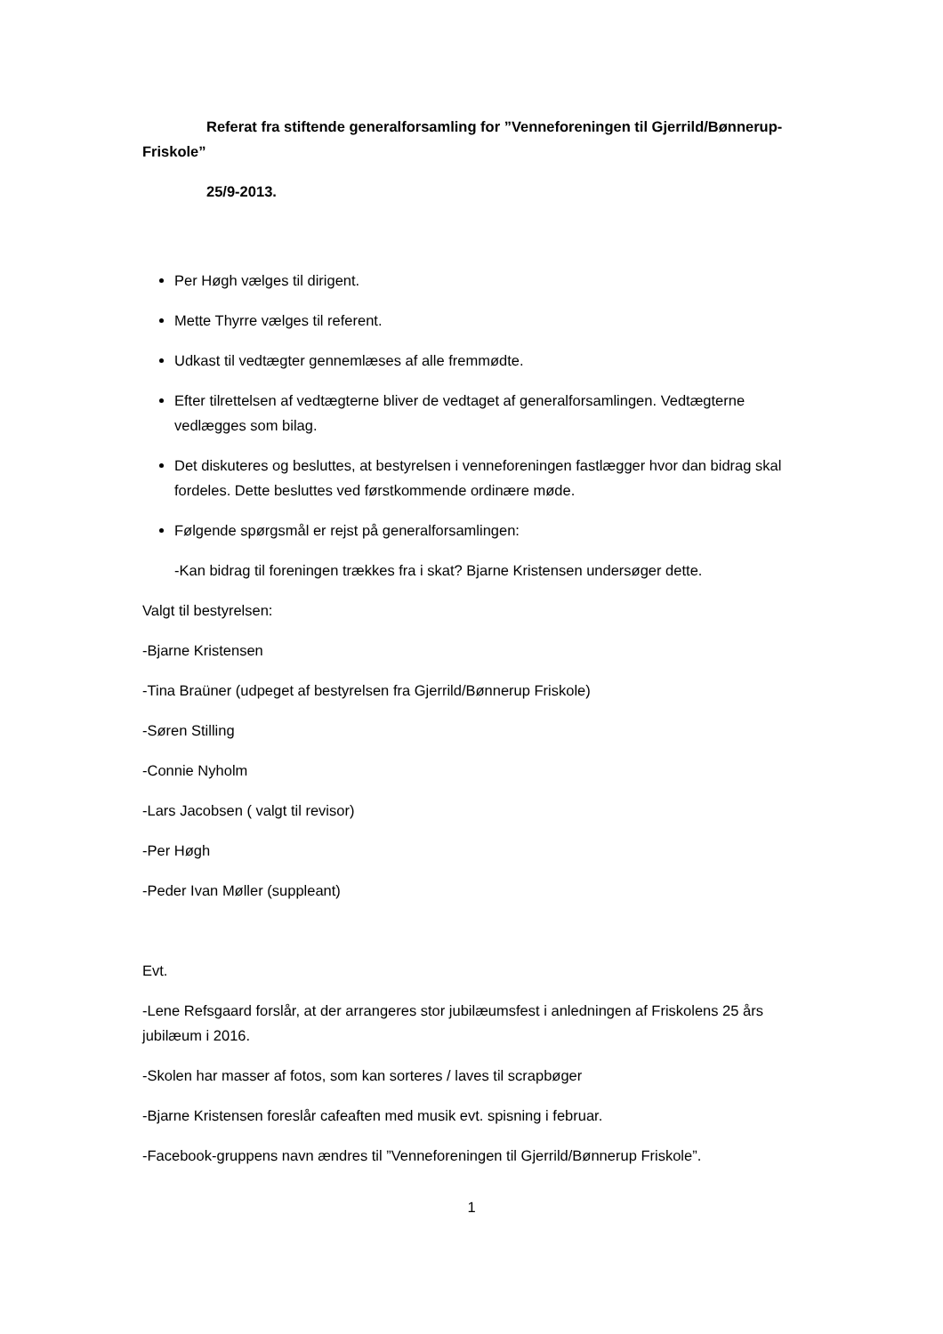Referat fra stiftende generalforsamling for ”Venneforeningen til Gjerrild/Bønnerup-Friskole”
25/9-2013.
Per Høgh vælges til dirigent.
Mette Thyrre vælges til referent.
Udkast til vedtægter gennemlæses af alle fremmødte.
Efter tilrettelsen af vedtægterne bliver de vedtaget af generalforsamlingen. Vedtægterne vedlægges som bilag.
Det diskuteres og besluttes, at bestyrelsen i venneforeningen fastlægger hvor dan bidrag skal fordeles. Dette besluttes ved førstkommende ordinære møde.
Følgende spørgsmål er rejst på generalforsamlingen:
-Kan bidrag til foreningen trækkes fra i skat? Bjarne Kristensen undersøger dette.
Valgt til bestyrelsen:
-Bjarne Kristensen
-Tina Braüner (udpeget af bestyrelsen fra Gjerrild/Bønnerup Friskole)
-Søren Stilling
-Connie Nyholm
-Lars Jacobsen ( valgt til revisor)
-Per Høgh
-Peder Ivan Møller (suppleant)
Evt.
-Lene Refsgaard forslår, at der arrangeres stor jubilæumsfest i anledningen af Friskolens 25 års jubilæum i 2016.
-Skolen har masser af fotos, som kan sorteres / laves til scrapbøger
-Bjarne Kristensen foreslår cafeaften med musik evt. spisning i februar.
-Facebook-gruppens navn ændres til ”Venneforeningen til Gjerrild/Bønnerup Friskole”.
1